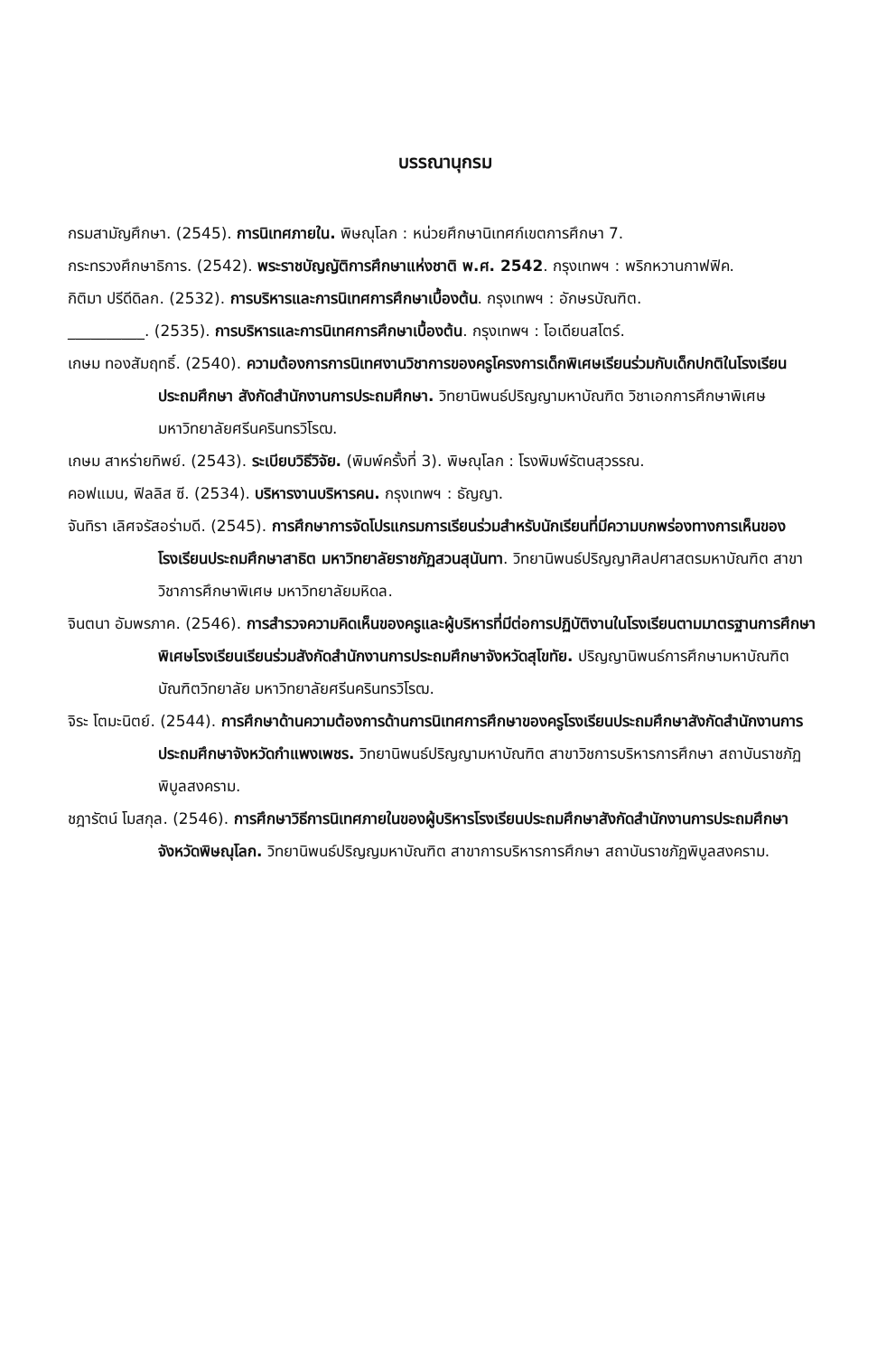บรรณานุกรม
กรมสามัญศึกษา. (2545). การนิเทศภายใน. พิษณุโลก : หน่วยศึกษานิเทศก์เขตการศึกษา 7.
กระทรวงศึกษาธิการ. (2542). พระราชบัญญัติการศึกษาแห่งชาติ พ.ศ. 2542. กรุงเทพฯ : พริกหวานกาฟฟิค.
กิติมา ปรีดีดิลก. (2532). การบริหารและการนิเทศการศึกษาเบื้องต้น. กรุงเทพฯ : อักษรบัณฑิต.
__________. (2535). การบริหารและการนิเทศการศึกษาเบื้องต้น. กรุงเทพฯ : โอเดียนสโตร์.
เกษม ทองสัมฤทธิ์. (2540). ความต้องการการนิเทศงานวิชาการของครูโครงการเด็กพิเศษเรียนร่วมกับเด็กปกติในโรงเรียนประถมศึกษา สังกัดสำนักงานการประถมศึกษา. วิทยานิพนธ์ปริญญามหาบัณฑิต วิชาเอกการศึกษาพิเศษ มหาวิทยาลัยศรีนครินทรวิโรฒ.
เกษม สาหร่ายทิพย์. (2543). ระเบียบวิธีวิจัย. (พิมพ์ครั้งที่ 3). พิษณุโลก : โรงพิมพ์รัตนสุวรรณ.
คอฟแมน, ฟิลลิส ซี. (2534). บริหารงานบริหารคน. กรุงเทพฯ : ธัญญา.
จันทิรา เลิศจรัสอร่ามดี. (2545). การศึกษาการจัดโปรแกรมการเรียนร่วมสำหรับนักเรียนที่มีความบกพร่องทางการเห็นของโรงเรียนประถมศึกษาสาธิต มหาวิทยาลัยราชภัฏสวนสุนันทา. วิทยานิพนธ์ปริญญาศิลปศาสตรมหาบัณฑิต สาขาวิชาการศึกษาพิเศษ มหาวิทยาลัยมหิดล.
จินตนา อัมพรภาค. (2546). การสำรวจความคิดเห็นของครูและผู้บริหารที่มีต่อการปฏิบัติงานในโรงเรียนตามมาตรฐานการศึกษาพิเศษโรงเรียนเรียนร่วมสังกัดสำนักงานการประถมศึกษาจังหวัดสุโขทัย. ปริญญานิพนธ์การศึกษามหาบัณฑิต บัณฑิตวิทยาลัย มหาวิทยาลัยศรีนครินทรวิโรฒ.
จิระ โตมะนิตย์. (2544). การศึกษาด้านความต้องการด้านการนิเทศการศึกษาของครูโรงเรียนประถมศึกษาสังกัดสำนักงานการประถมศึกษาจังหวัดกำแพงเพชร. วิทยานิพนธ์ปริญญามหาบัณฑิต สาขาวิชการบริหารการศึกษา สถาบันราชภัฏพิบูลสงคราม.
ชฎารัตน์ โมสกุล. (2546). การศึกษาวิธีการนิเทศภายในของผู้บริหารโรงเรียนประถมศึกษาสังกัดสำนักงานการประถมศึกษาจังหวัดพิษณุโลก. วิทยานิพนธ์ปริญญมหาบัณฑิต สาขาการบริหารการศึกษา สถาบันราชภัฏพิบูลสงคราม.